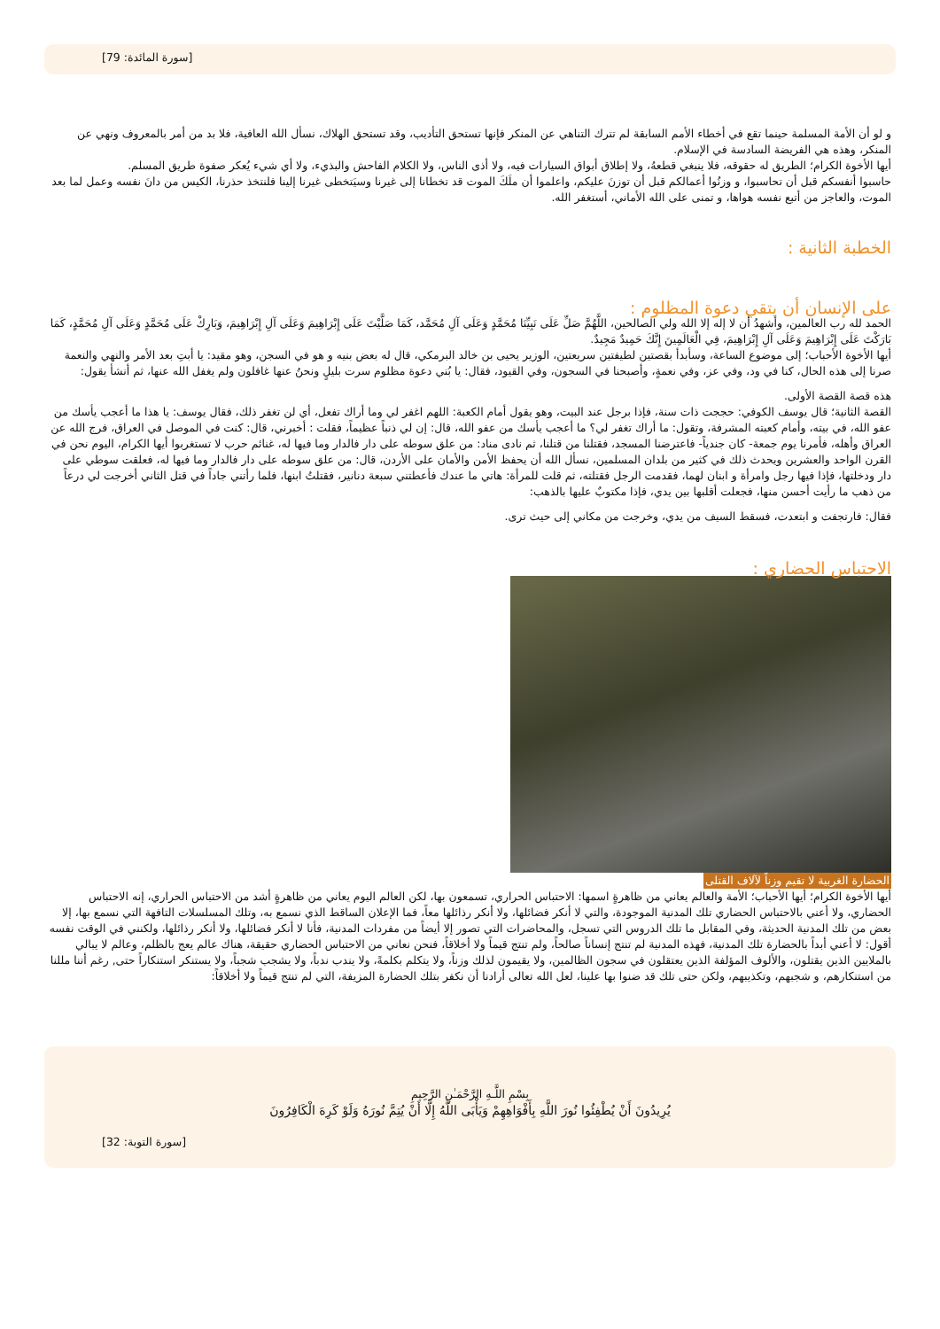[سورة المائدة: 79]
و لو أن الأمة المسلمة حينما تقع في أخطاء الأمم السابقة لم تترك التناهي عن المنكر فإنها تستحق التأديب، وقد تستحق الهلاك، نسأل الله العافية، فلا بد من أمر بالمعروف ونهي عن المنكر، وهذه هي الفريضة السادسة في الإسلام.
أيها الأخوة الكرام؛ الطريق له حقوقه، فلا ينبغي قطعهُ، ولا إطلاق أبواق السيارات فيه، ولا أذى الناس، ولا الكلام الفاحش والبذيء، ولا أي شيء يُعكر صفوة طريق المسلم.
حاسبوا أنفسكم قبل أن تحاسبوا، و وزنُوا أعمالكم قبل أن توزنَ عليكم، واعلموا أن ملَكَ الموت قد تخطانا إلى غيرنا وسيَتخطى غيرنا إلينا فلنتخذ حذرنا، الكيس من دانَ نفسه وعمل لما بعد الموت، والعاجز من أتبع نفسه هواها، و تمنى على الله الأماني، أستغفر الله.
الخطبة الثانية :
على الإنسان أن يتقي دعوة المظلوم :
الحمد لله رب العالمين، وأشهدُ أن لا إله إلا الله ولي الصالحين، اللَّهُمَّ صَلِّ عَلَى نَبِيِّنَا مُحَمَّدٍ وَعَلَى آلِ مُحَمَّد، كَمَا صَلَّيْتَ عَلَى إِبْرَاهِيمَ وَعَلَى آلِ إِبْرَاهِيمَ، وَبَارِكْ عَلَى مُحَمَّدٍ وَعَلَى آلِ مُحَمَّدٍ، كَمَا بَارَكْتَ عَلَى إِبْرَاهِيمَ وَعَلَى آلِ إِبْرَاهِيمَ، فِي الْعَالَمِينَ إِنَّكَ حَمِيدٌ مَجِيدٌ.
أيها الأخوة الأحباب؛ إلى موضوع الساعة، وسأبدأ بقصتين لطيفتين سريعتين، الوزير يحيى بن خالد البرمكي، قال له بعض بنيه و هو في السجن، وهو مقيد: يا أبتِ بعد الأمر والنهي والنعمة صرنا إلى هذه الحال، كنا في ود، وفي عز، وفي نعمةٍ، وأصبحنا في السجون، وفي القيود، فقال: يا بُني دعوة مظلوم سرت بليلٍ ونحنُ عنها غافلون ولم يغفل الله عنها، ثم أنشأ يقول:
هذه قصة القصة الأولى.
القصة الثانية؛ قال يوسف الكوفي: حججت ذات سنة، فإذا برجل عند البيت، وهو يقول أمام الكعبة: اللهم اغفر لي وما أراك تفعل، أي لن تغفر ذلك، فقال يوسف: يا هذا ما أعجب يأسك من عفو الله، في بيته، وأمام كعبته المشرفة، وتقول: ما أراك تغفر لي؟ ما أعجب يأسك من عفو الله، قال: إن لي ذنباً عظيماً، فقلت : أخبرني، قال: كنت في الموصل في العراق، فرج الله عن العراق وأهله، فأمرنا يوم جمعة- كان جندياً- فاعترضنا المسجد، فقتلنا من قتلنا، ثم نادى مناد: من علق سوطه على دار فالدار وما فيها له، غنائم حرب لا تستغربوا أيها الكرام، اليوم نحن في القرن الواحد والعشرين ويحدث ذلك في كثير من بلدان المسلمين، نسأل الله أن يحفظ الأمن والأمان على الأردن، قال: من علق سوطه على دار فالدار وما فيها له، فعلقت سوطي على دار ودخلتها، فإذا فيها رجل وامرأة و ابنان لهما، فقدمت الرجل فقتلته، ثم قلت للمرأة: هاتي ما عندك فأعطتني سبعة دنانير، فقتلتُ ابنها، فلما رأتني جاداً في قتل الثاني أخرجت لي درعاً من ذهب ما رأيت أحسن منها، فجعلت أقلبها بين يدي، فإذا مكتوبٌ عليها بالذهب:
فقال: فارتجفت و ابتعدت، فسقط السيف من يدي، وخرجت من مكاني إلى حيث ترى.
الاحتباس الحضاري :
الحضارة الغربية لا تقيم وزناً لآلاف القتلى
أيها الأخوة الكرام؛ أيها الأحباب؛ الأمة والعالم يعاني من ظاهرةٍ اسمها: الاحتباس الحراري، تسمعون بها، لكن العالم اليوم يعاني من ظاهرةٍ أشد من الاحتباس الحراري، إنه الاحتباس الحضاري، ولا أعني بالاحتباس الحضاري تلك المدنية الموجودة، والتي لا أنكر فضائلها، ولا أنكر رذائلها معاً، فما الإعلان الساقط الذي نسمع به، وتلك المسلسلات التافهة التي نسمع بها، إلا بعض من تلك المدنية الحديثة، وفي المقابل ما تلك الدروس التي تسجل، والمحاضرات التي تصور إلا أيضاً من مفردات المدنية، فأنا لا أنكر فضائلها، ولا أنكر رذائلها، ولكنني في الوقت نفسه أقول: لا أعني أبداً بالحضارة تلك المدنية، فهذه المدنية لم تنتج إنساناً صالحاً، ولم تنتج قيماً ولا أخلاقاً، فنحن نعاني من الاحتباس الحضاري حقيقة، هناك عالم يعج بالظلم، وعالم لا يبالي بالملايين الذين يقتلون، والألوف المؤلفة الذين يعتقلون في سجون الظالمين، ولا يقيمون لذلك وزناً، ولا يتكلم بكلمةً، ولا يندب ندباً، ولا يشجب شجباً، ولا يستنكر استنكاراً حتى, رغم أننا مللنا من استنكارهم، و شجبهم، وتكذيبهم، ولكن حتى تلك قد ضنوا بها علينا، لعل الله تعالى أرادنا أن نكفر بتلك الحضارة المزيفة، التي لم تنتج قيماً ولا أخلاقاً:
بِسْمِ اللَّـهِ الرَّحْمَـٰنِ الرَّحِيمِ
يُرِيدُونَ أَنْ يُطْفِئُوا نُورَ اللَّهِ بِأَفْوَاهِهِمْ وَيَأْبَى اللَّهُ إِلَّا أَنْ يُتِمَّ نُورَهُ وَلَوْ كَرِهَ الْكَافِرُونَ
[سورة التوبة: 32]